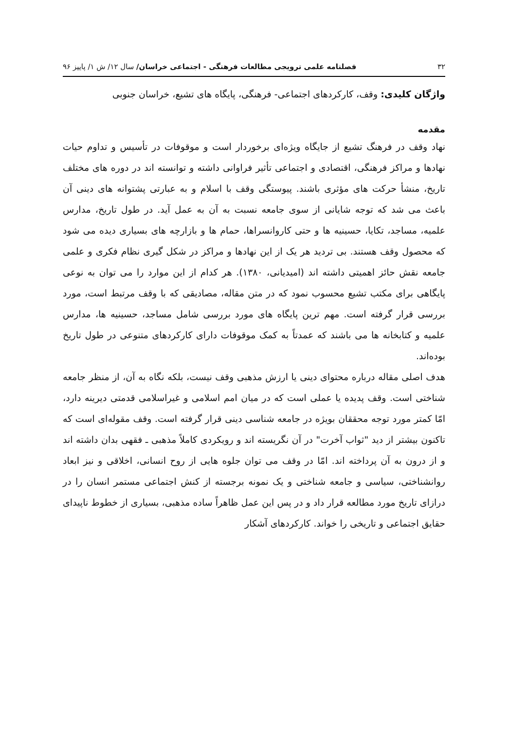۳۲ فصلنامه علمی ترویجی مطالعات فرهنگی - اجتماعی خراسان/ سال ۱۲/ ش ۱/ پاییز ۹۶
واژگان کلیدی: وقف، کارکردهای اجتماعی- فرهنگی، پایگاه های تشیع، خراسان جنوبی
مقدمه
نهاد وقف در فرهنگ تشیع از جایگاه ویژه‌ای برخوردار است و موقوفات در تأسیس و تداوم حیات نهادها و مراکز فرهنگی، اقتصادی و اجتماعی تأثیر فراوانی داشته و توانسته اند در دوره های مختلف تاریخ، منشأ حرکت های مؤثری باشند. پیوستگی وقف با اسلام و به عبارتی پشتوانه های دینی آن باعث می شد که توجه شایانی از سوی جامعه نسبت به آن به عمل آید. در طول تاریخ، مدارس علمیه، مساجد، تکایا، حسینیه ها و حتی کاروانسراها، حمام ها و بازارچه های بسیاری دیده می شود که محصول وقف هستند. بی تردید هر یک از این نهادها و مراکز در شکل گیری نظام فکری و علمی جامعه نقش حائز اهمیتی داشته اند (امیدیانی، ۱۳۸۰). هر کدام از این موارد را می توان به نوعی پایگاهی برای مکتب تشیع محسوب نمود که در متن مقاله، مصادیقی که با وقف مرتبط است، مورد بررسی قرار گرفته است. مهم ترین پایگاه های مورد بررسی شامل مساجد، حسینیه ها، مدارس علمیه و کتابخانه ها می باشند که عمدتاً به کمک موقوفات دارای کارکردهای متنوعی در طول تاریخ بوده‌اند.
هدف اصلی مقاله درباره محتوای دینی یا ارزش مذهبی وقف نیست، بلکه نگاه به آن، از منظر جامعه شناختی است. وقف پدیده یا عملی است که در میان امم اسلامی و غیراسلامی قدمتی دیرینه دارد، امّا کمتر مورد توجه محققان بویژه در جامعه شناسی دینی قرار گرفته است. وقف مقوله‌ای است که تاکنون بیشتر از دید "ثواب آخرت" در آن نگریسته اند و رویکردی کاملاً مذهبی ـ فقهی بدان داشته اند و از درون به آن پرداخته اند. امّا در وقف می توان جلوه هایی از روح انسانی، اخلاقی و نیز ابعاد روانشناختی، سیاسی و جامعه شناختی و یک نمونه برجسته از کنش اجتماعی مستمر انسان را در درازای تاریخ مورد مطالعه قرار داد و در پس این عمل ظاهراً ساده مذهبی، بسیاری از خطوط ناپیدای حقایق اجتماعی و تاریخی را خواند. کارکردهای آشکار